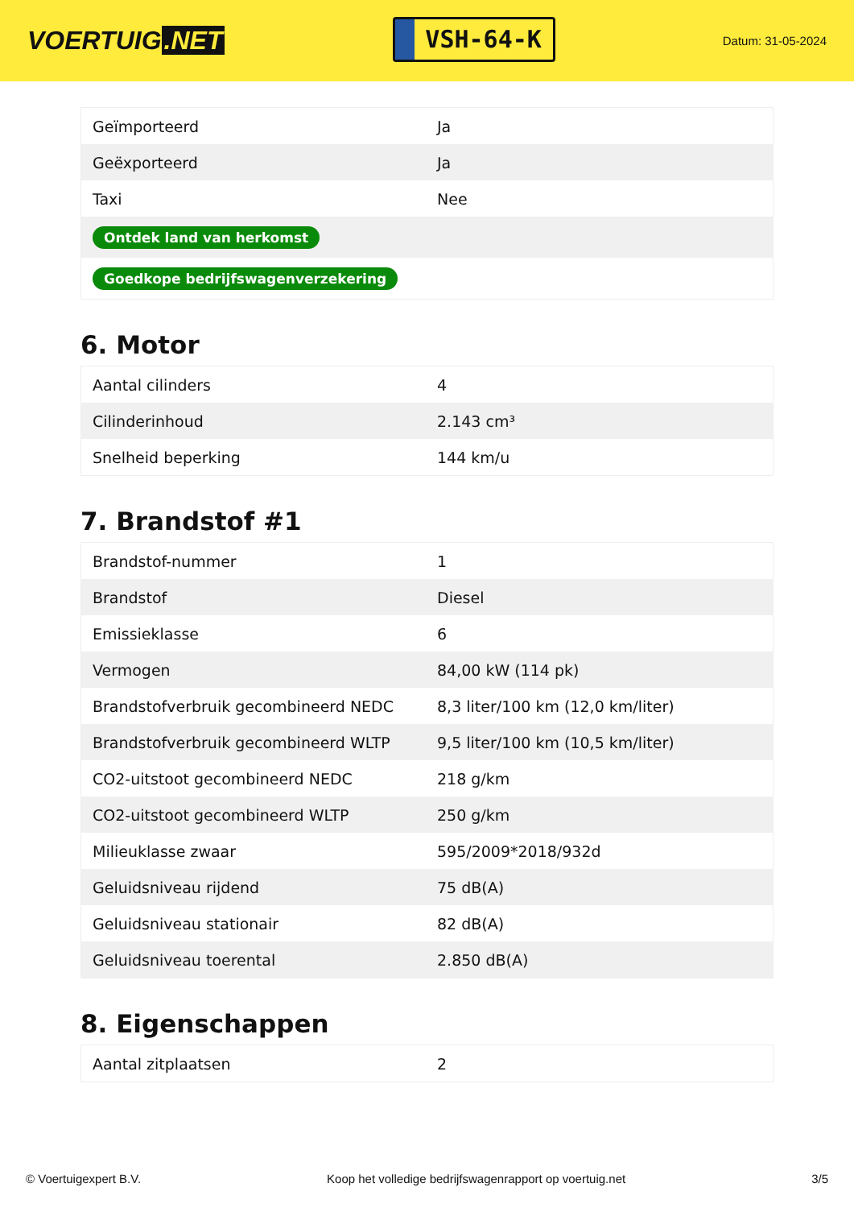VOERTUIG.NET
VSH-64-K
Datum: 31-05-2024
| Geïmporteerd | Ja |
| Geëxporteerd | Ja |
| Taxi | Nee |
| Ontdek land van herkomst | |
| Goedkope bedrijfswagenverzekering | |
6. Motor
| Aantal cilinders | 4 |
| Cilinderinhoud | 2.143 cm³ |
| Snelheid beperking | 144 km/u |
7. Brandstof #1
| Brandstof-nummer | 1 |
| Brandstof | Diesel |
| Emissieklasse | 6 |
| Vermogen | 84,00 kW (114 pk) |
| Brandstofverbruik gecombineerd NEDC | 8,3 liter/100 km (12,0 km/liter) |
| Brandstofverbruik gecombineerd WLTP | 9,5 liter/100 km (10,5 km/liter) |
| CO2-uitstoot gecombineerd NEDC | 218 g/km |
| CO2-uitstoot gecombineerd WLTP | 250 g/km |
| Milieuklasse zwaar | 595/2009*2018/932d |
| Geluidsniveau rijdend | 75 dB(A) |
| Geluidsniveau stationair | 82 dB(A) |
| Geluidsniveau toerental | 2.850 dB(A) |
8. Eigenschappen
| Aantal zitplaatsen | 2 |
© Voertuigexpert B.V. Koop het volledige bedrijfswagenrapport op voertuig.net 3/5